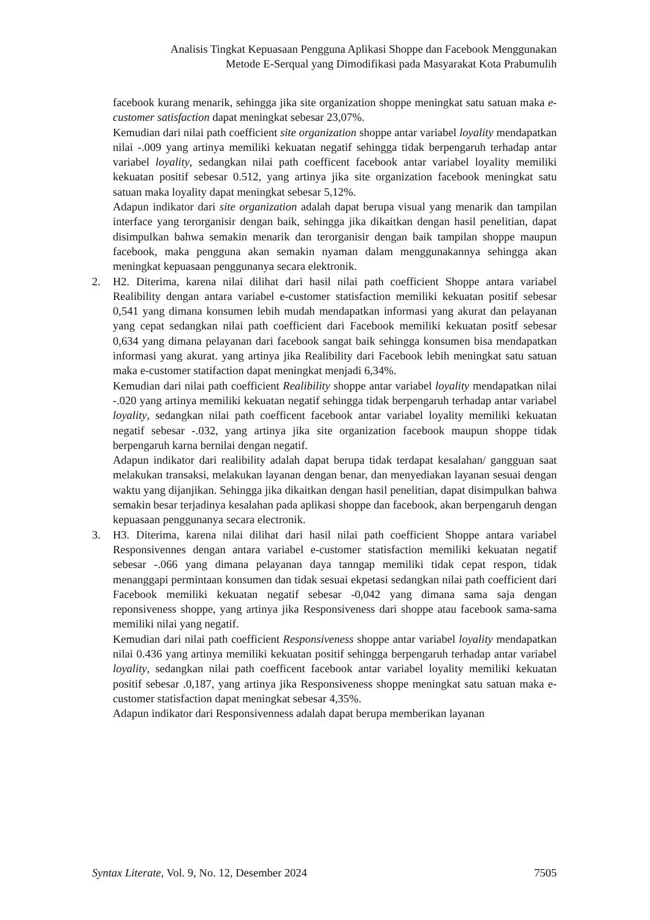Analisis Tingkat Kepuasaan Pengguna Aplikasi Shoppe dan Facebook Menggunakan
Metode E-Serqual yang Dimodifikasi pada Masyarakat Kota Prabumulih
facebook kurang menarik, sehingga jika site organization shoppe meningkat satu satuan maka e-customer satisfaction dapat meningkat sebesar 23,07%.
Kemudian dari nilai path coefficient site organization shoppe antar variabel loyality mendapatkan nilai -.009 yang artinya memiliki kekuatan negatif sehingga tidak berpengaruh terhadap antar variabel loyality, sedangkan nilai path coefficent facebook antar variabel loyality memiliki kekuatan positif sebesar 0.512, yang artinya jika site organization facebook meningkat satu satuan maka loyality dapat meningkat sebesar 5,12%.
Adapun indikator dari site organization adalah dapat berupa visual yang menarik dan tampilan interface yang terorganisir dengan baik, sehingga jika dikaitkan dengan hasil penelitian, dapat disimpulkan bahwa semakin menarik dan terorganisir dengan baik tampilan shoppe maupun facebook, maka pengguna akan semakin nyaman dalam menggunakannya sehingga akan meningkat kepuasaan penggunanya secara elektronik.
2. H2. Diterima, karena nilai dilihat dari hasil nilai path coefficient Shoppe antara variabel Realibility dengan antara variabel e-customer statisfaction memiliki kekuatan positif sebesar 0,541 yang dimana konsumen lebih mudah mendapatkan informasi yang akurat dan pelayanan yang cepat sedangkan nilai path coefficient dari Facebook memiliki kekuatan positf sebesar 0,634 yang dimana pelayanan dari facebook sangat baik sehingga konsumen bisa mendapatkan informasi yang akurat. yang artinya jika Realibility dari Facebook lebih meningkat satu satuan maka e-customer statifaction dapat meningkat menjadi 6,34%.
Kemudian dari nilai path coefficient Realibility shoppe antar variabel loyality mendapatkan nilai -.020 yang artinya memiliki kekuatan negatif sehingga tidak berpengaruh terhadap antar variabel loyality, sedangkan nilai path coefficent facebook antar variabel loyality memiliki kekuatan negatif sebesar -.032, yang artinya jika site organization facebook maupun shoppe tidak berpengaruh karna bernilai dengan negatif.
Adapun indikator dari realibility adalah dapat berupa tidak terdapat kesalahan/ gangguan saat melakukan transaksi, melakukan layanan dengan benar, dan menyediakan layanan sesuai dengan waktu yang dijanjikan. Sehingga jika dikaitkan dengan hasil penelitian, dapat disimpulkan bahwa semakin besar terjadinya kesalahan pada aplikasi shoppe dan facebook, akan berpengaruh dengan kepuasaan penggunanya secara electronik.
3. H3. Diterima, karena nilai dilihat dari hasil nilai path coefficient Shoppe antara variabel Responsivennes dengan antara variabel e-customer statisfaction memiliki kekuatan negatif sebesar -.066 yang dimana pelayanan daya tanngap memiliki tidak cepat respon, tidak menanggapi permintaan konsumen dan tidak sesuai ekpetasi sedangkan nilai path coefficient dari Facebook memiliki kekuatan negatif sebesar -0,042 yang dimana sama saja dengan reponsiveness shoppe, yang artinya jika Responsiveness dari shoppe atau facebook sama-sama memiliki nilai yang negatif.
Kemudian dari nilai path coefficient Responsiveness shoppe antar variabel loyality mendapatkan nilai 0.436 yang artinya memiliki kekuatan positif sehingga berpengaruh terhadap antar variabel loyality, sedangkan nilai path coefficent facebook antar variabel loyality memiliki kekuatan positif sebesar .0,187, yang artinya jika Responsiveness shoppe meningkat satu satuan maka e-customer statisfaction dapat meningkat sebesar 4,35%.
Adapun indikator dari Responsivenness adalah dapat berupa memberikan layanan
Syntax Literate, Vol. 9, No. 12, Desember 2024 7505